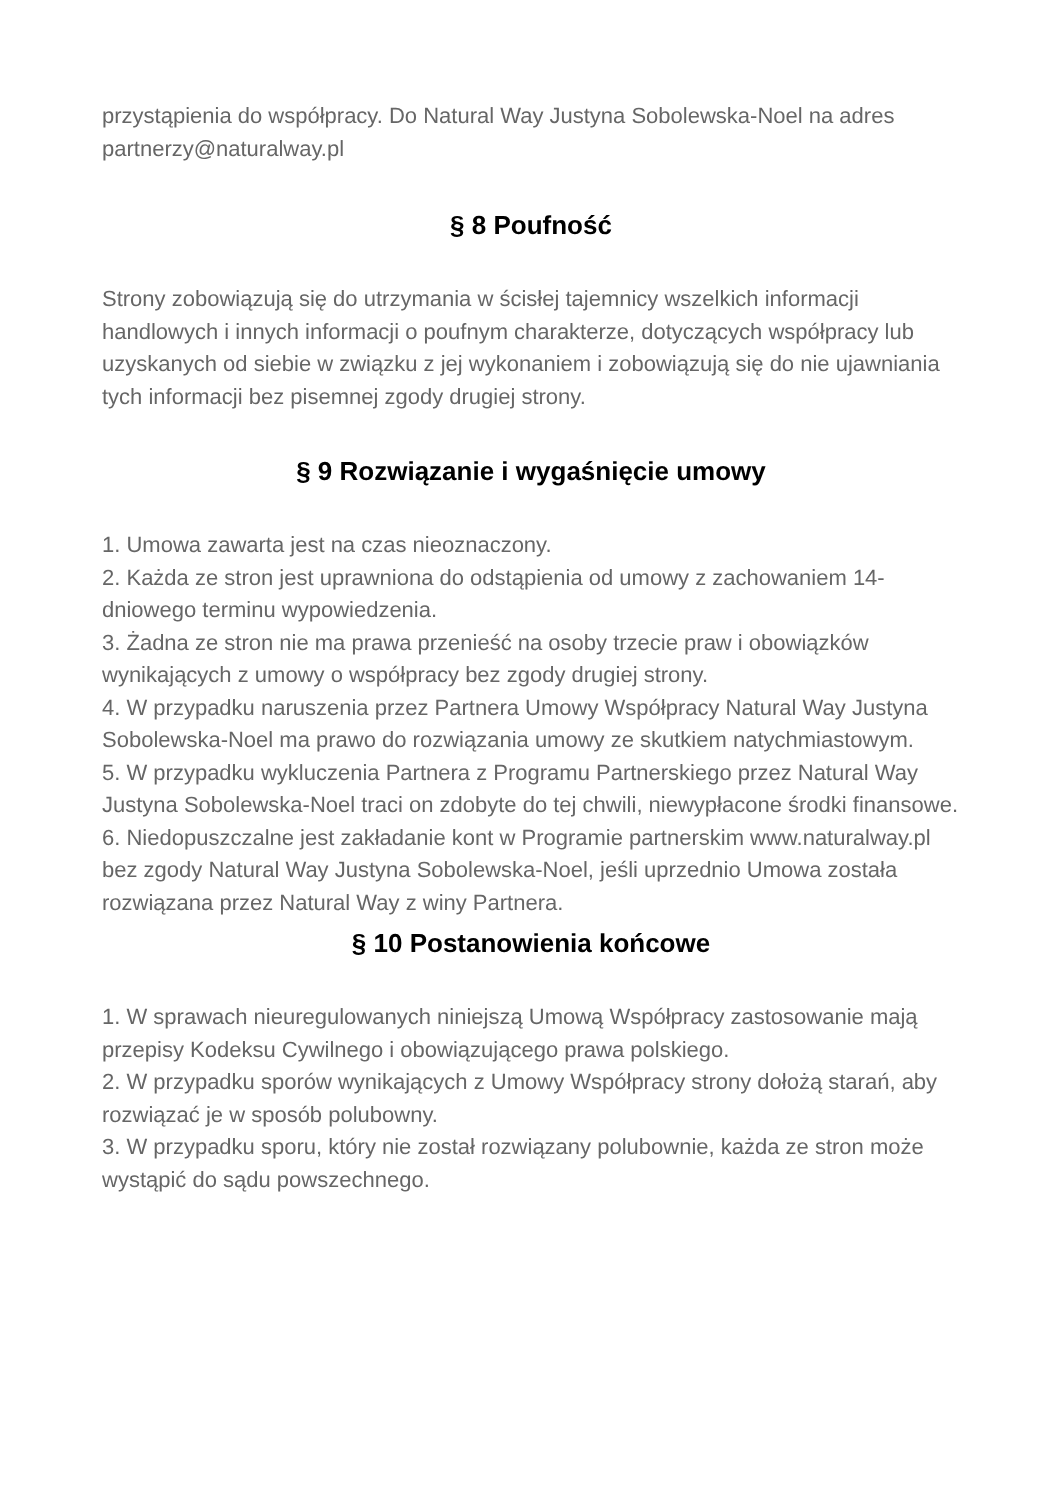przystąpienia do współpracy. Do Natural Way Justyna Sobolewska-Noel na adres partnerzy@naturalway.pl
§ 8 Poufność
Strony zobowiązują się do utrzymania w ścisłej tajemnicy wszelkich informacji handlowych i innych informacji o poufnym charakterze, dotyczących współpracy lub uzyskanych od siebie w związku z jej wykonaniem i zobowiązują się do nie ujawniania tych informacji bez pisemnej zgody drugiej strony.
§ 9 Rozwiązanie i wygaśnięcie umowy
1. Umowa zawarta jest na czas nieoznaczony.
2. Każda ze stron jest uprawniona do odstąpienia od umowy z zachowaniem 14-dniowego terminu wypowiedzenia.
3. Żadna ze stron nie ma prawa przenieść na osoby trzecie praw i obowiązków wynikających z umowy o współpracy bez zgody drugiej strony.
4. W przypadku naruszenia przez Partnera Umowy Współpracy Natural Way Justyna Sobolewska-Noel ma prawo do rozwiązania umowy ze skutkiem natychmiastowym.
5. W przypadku wykluczenia Partnera z Programu Partnerskiego przez Natural Way Justyna Sobolewska-Noel traci on zdobyte do tej chwili, niewypłacone środki finansowe.
6. Niedopuszczalne jest zakładanie kont w Programie partnerskim www.naturalway.pl bez zgody Natural Way Justyna Sobolewska-Noel, jeśli uprzednio Umowa została rozwiązana przez Natural Way z winy Partnera.
§ 10 Postanowienia końcowe
1. W sprawach nieuregulowanych niniejszą Umową Współpracy zastosowanie mają przepisy Kodeksu Cywilnego i obowiązującego prawa polskiego.
2. W przypadku sporów wynikających z Umowy Współpracy strony dołożą starań, aby rozwiązać je w sposób polubowny.
3. W przypadku sporu, który nie został rozwiązany polubownie, każda ze stron może wystąpić do sądu powszechnego.